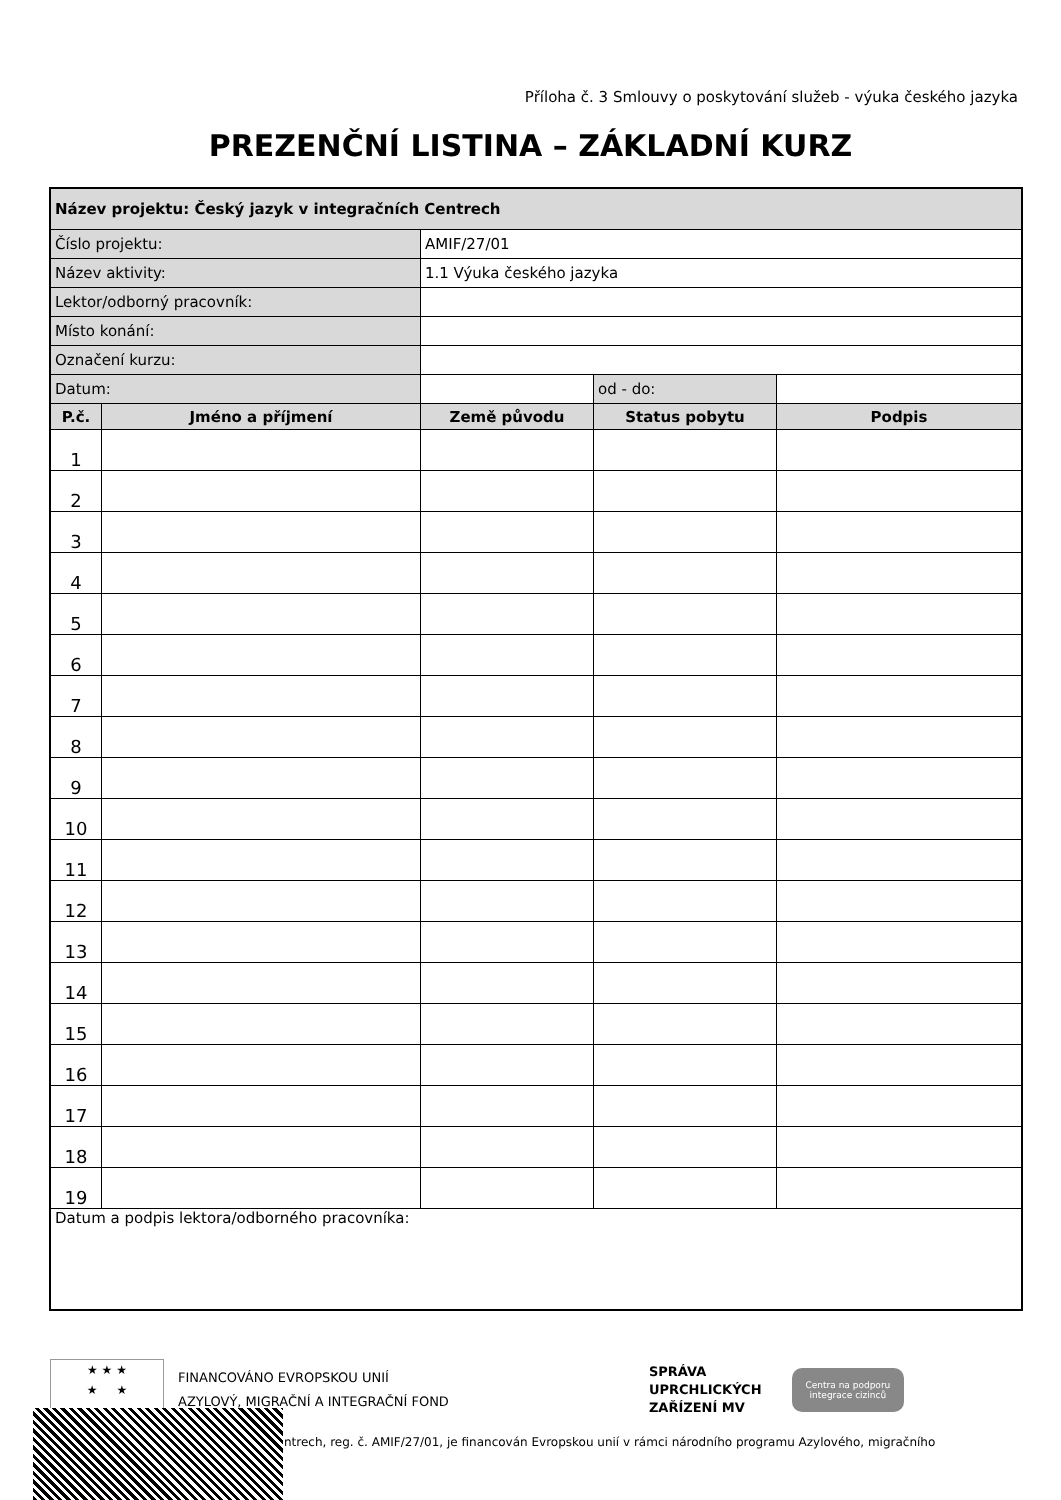Příloha č. 3 Smlouvy o poskytování služeb - výuka českého jazyka
PREZENČNÍ LISTINA – ZÁKLADNÍ KURZ
| Název projektu: Český jazyk v integračních Centrech | | | | |
| Číslo projektu: | | AMIF/27/01 | | |
| Název aktivity: | | 1.1 Výuka českého jazyka | | |
| Lektor/odborný pracovník: | | | | |
| Místo konání: | | | | |
| Označení kurzu: | | | | |
| Datum: | | | od - do: | |
| P.č. | Jméno a příjmení | Země původu | Status pobytu | Podpis |
| 1 | | | | |
| 2 | | | | |
| 3 | | | | |
| 4 | | | | |
| 5 | | | | |
| 6 | | | | |
| 7 | | | | |
| 8 | | | | |
| 9 | | | | |
| 10 | | | | |
| 11 | | | | |
| 12 | | | | |
| 13 | | | | |
| 14 | | | | |
| 15 | | | | |
| 16 | | | | |
| 17 | | | | |
| 18 | | | | |
| 19 | | | | |
| Datum a podpis lektora/odborného pracovníka: | | | | |
★ ★ ★
★ ★
FINANCOVÁNO EVROPSKOU UNIÍ
AZYLOVÝ, MIGRAČNÍ A INTEGRAČNÍ FOND
SPRÁVA
UPRCHLICKÝCH
ZAŘÍZENÍ MV
Centra na podporu
integrace cizinců
ntrech, reg. č. AMIF/27/01, je financován Evropskou unií v rámci národního programu Azylového, migračního